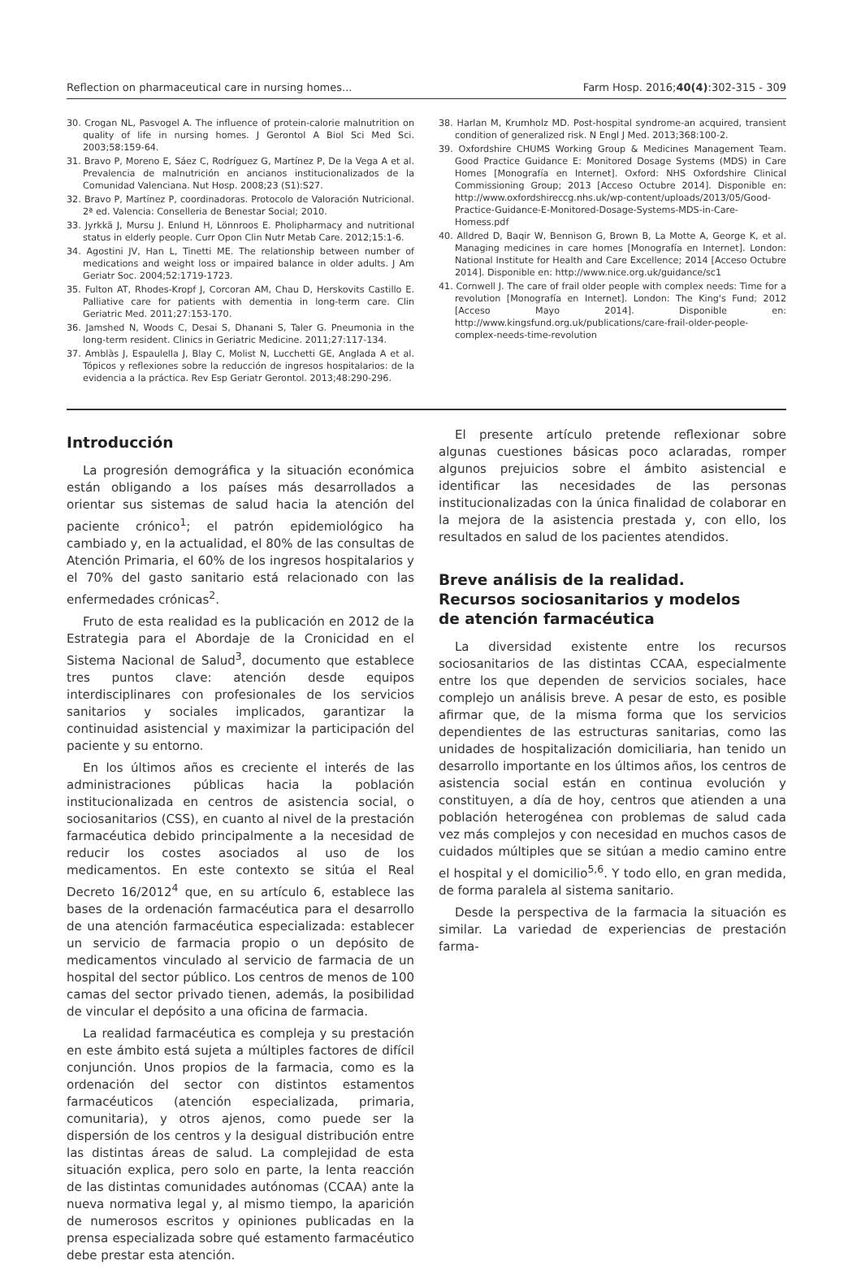Reflection on pharmaceutical care in nursing homes... Farm Hosp. 2016;40(4):302-315 - 309
30. Crogan NL, Pasvogel A. The influence of protein-calorie malnutrition on quality of life in nursing homes. J Gerontol A Biol Sci Med Sci. 2003;58:159-64.
31. Bravo P, Moreno E, Sáez C, Rodríguez G, Martínez P, De la Vega A et al. Prevalencia de malnutrición en ancianos institucionalizados de la Comunidad Valenciana. Nut Hosp. 2008;23 (S1):S27.
32. Bravo P, Martínez P, coordinadoras. Protocolo de Valoración Nutricional. 2ª ed. Valencia: Conselleria de Benestar Social; 2010.
33. Jyrkkä J, Mursu J. Enlund H, Lönnroos E. Pholipharmacy and nutritional status in elderly people. Curr Opon Clin Nutr Metab Care. 2012;15:1-6.
34. Agostini JV, Han L, Tinetti ME. The relationship between number of medications and weight loss or impaired balance in older adults. J Am Geriatr Soc. 2004;52:1719-1723.
35. Fulton AT, Rhodes-Kropf J, Corcoran AM, Chau D, Herskovits Castillo E. Palliative care for patients with dementia in long-term care. Clin Geriatric Med. 2011;27:153-170.
36. Jamshed N, Woods C, Desai S, Dhanani S, Taler G. Pneumonia in the long-term resident. Clinics in Geriatric Medicine. 2011;27:117-134.
37. Amblàs J, Espaulella J, Blay C, Molist N, Lucchetti GE, Anglada A et al. Tópicos y reflexiones sobre la reducción de ingresos hospitalarios: de la evidencia a la práctica. Rev Esp Geriatr Gerontol. 2013;48:290-296.
38. Harlan M, Krumholz MD. Post-hospital syndrome-an acquired, transient condition of generalized risk. N Engl J Med. 2013;368:100-2.
39. Oxfordshire CHUMS Working Group & Medicines Management Team. Good Practice Guidance E: Monitored Dosage Systems (MDS) in Care Homes [Monografía en Internet]. Oxford: NHS Oxfordshire Clinical Commissioning Group; 2013 [Acceso Octubre 2014]. Disponible en: http://www.oxfordshireccg.nhs.uk/wp-content/uploads/2013/05/Good-Practice-Guidance-E-Monitored-Dosage-Systems-MDS-in-Care-Homess.pdf
40. Alldred D, Baqir W, Bennison G, Brown B, La Motte A, George K, et al. Managing medicines in care homes [Monografía en Internet]. London: National Institute for Health and Care Excellence; 2014 [Acceso Octubre 2014]. Disponible en: http://www.nice.org.uk/guidance/sc1
41. Cornwell J. The care of frail older people with complex needs: Time for a revolution [Monografía en Internet]. London: The King's Fund; 2012 [Acceso Mayo 2014]. Disponible en: http://www.kingsfund.org.uk/publications/care-frail-older-people-complex-needs-time-revolution
Introducción
La progresión demográfica y la situación económica están obligando a los países más desarrollados a orientar sus sistemas de salud hacia la atención del paciente crónico<sup>1</sup>; el patrón epidemiológico ha cambiado y, en la actualidad, el 80% de las consultas de Atención Primaria, el 60% de los ingresos hospitalarios y el 70% del gasto sanitario está relacionado con las enfermedades crónicas<sup>2</sup>.
Fruto de esta realidad es la publicación en 2012 de la Estrategia para el Abordaje de la Cronicidad en el Sistema Nacional de Salud<sup>3</sup>, documento que establece tres puntos clave: atención desde equipos interdisciplinares con profesionales de los servicios sanitarios y sociales implicados, garantizar la continuidad asistencial y maximizar la participación del paciente y su entorno.
En los últimos años es creciente el interés de las administraciones públicas hacia la población institucionalizada en centros de asistencia social, o sociosanitarios (CSS), en cuanto al nivel de la prestación farmacéutica debido principalmente a la necesidad de reducir los costes asociados al uso de los medicamentos. En este contexto se sitúa el Real Decreto 16/2012<sup>4</sup> que, en su artículo 6, establece las bases de la ordenación farmacéutica para el desarrollo de una atención farmacéutica especializada: establecer un servicio de farmacia propio o un depósito de medicamentos vinculado al servicio de farmacia de un hospital del sector público. Los centros de menos de 100 camas del sector privado tienen, además, la posibilidad de vincular el depósito a una oficina de farmacia.
La realidad farmacéutica es compleja y su prestación en este ámbito está sujeta a múltiples factores de difícil conjunción. Unos propios de la farmacia, como es la ordenación del sector con distintos estamentos farmacéuticos (atención especializada, primaria, comunitaria), y otros ajenos, como puede ser la dispersión de los centros y la desigual distribución entre las distintas áreas de salud. La complejidad de esta situación explica, pero solo en parte, la lenta reacción de las distintas comunidades autónomas (CCAA) ante la nueva normativa legal y, al mismo tiempo, la aparición de numerosos escritos y opiniones publicadas en la prensa especializada sobre qué estamento farmacéutico debe prestar esta atención.
El presente artículo pretende reflexionar sobre algunas cuestiones básicas poco aclaradas, romper algunos prejuicios sobre el ámbito asistencial e identificar las necesidades de las personas institucionalizadas con la única finalidad de colaborar en la mejora de la asistencia prestada y, con ello, los resultados en salud de los pacientes atendidos.
Breve análisis de la realidad.
Recursos sociosanitarios y modelos
de atención farmacéutica
La diversidad existente entre los recursos sociosanitarios de las distintas CCAA, especialmente entre los que dependen de servicios sociales, hace complejo un análisis breve. A pesar de esto, es posible afirmar que, de la misma forma que los servicios dependientes de las estructuras sanitarias, como las unidades de hospitalización domiciliaria, han tenido un desarrollo importante en los últimos años, los centros de asistencia social están en continua evolución y constituyen, a día de hoy, centros que atienden a una población heterogénea con problemas de salud cada vez más complejos y con necesidad en muchos casos de cuidados múltiples que se sitúan a medio camino entre el hospital y el domicilio<sup>5,6</sup>. Y todo ello, en gran medida, de forma paralela al sistema sanitario.
Desde la perspectiva de la farmacia la situación es similar. La variedad de experiencias de prestación farma-